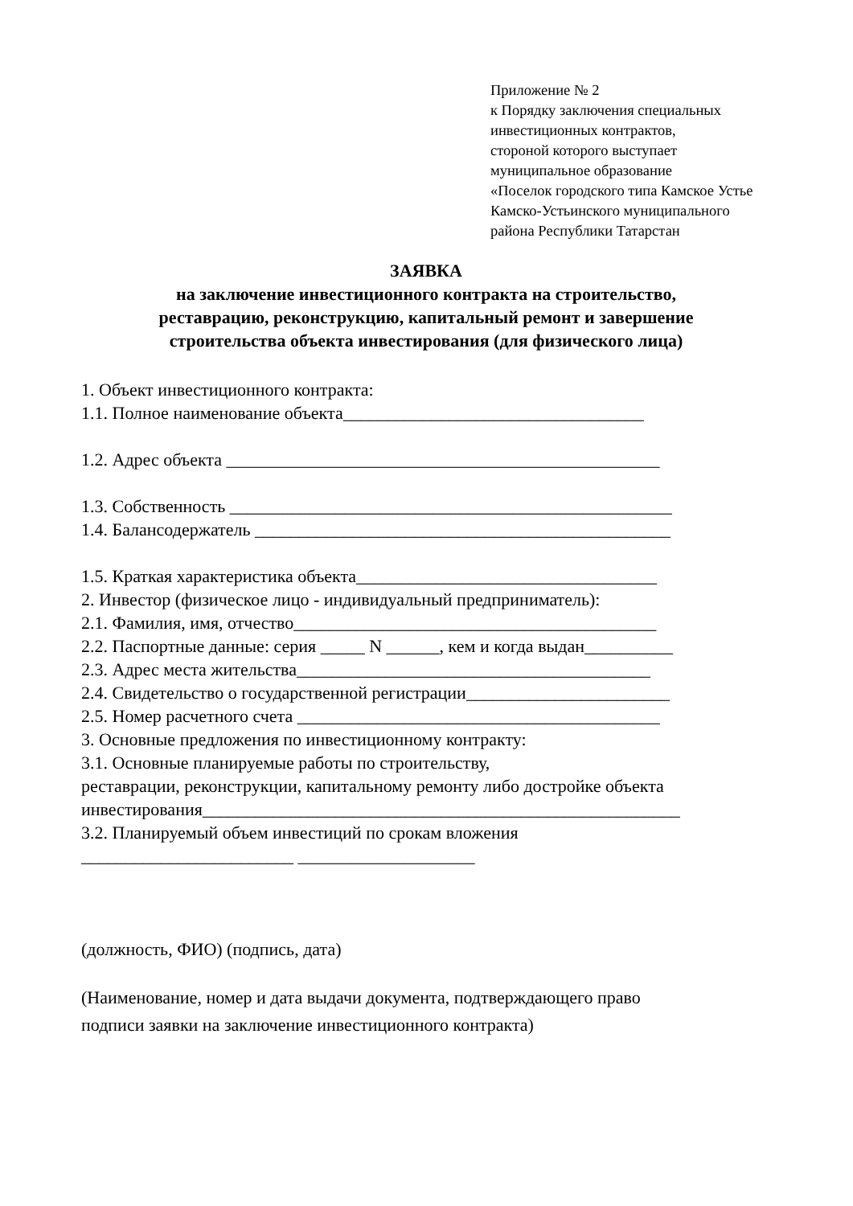Приложение № 2
к Порядку заключения специальных
инвестиционных контрактов,
стороной которого выступает
муниципальное образование
«Поселок городского типа Камское Устье
Камско-Устьинского муниципального
района Республики Татарстан
ЗАЯВКА
на заключение инвестиционного контракта на строительство,
реставрацию, реконструкцию, капитальный ремонт и завершение
строительства объекта инвестирования (для физического лица)
1. Объект инвестиционного контракта:
1.1. Полное наименование объекта__________________________________
1.2. Адрес объекта _________________________________________________
1.3. Собственность __________________________________________________
1.4. Балансодержатель _______________________________________________
1.5. Краткая характеристика объекта__________________________________
2. Инвестор (физическое лицо - индивидуальный предприниматель):
2.1. Фамилия, имя, отчество_________________________________________
2.2. Паспортные данные: серия _____ N ______, кем и когда выдан__________
2.3. Адрес места жительства________________________________________
2.4. Свидетельство о государственной регистрации_______________________
2.5. Номер расчетного счета _________________________________________
3. Основные предложения по инвестиционному контракту:
3.1. Основные планируемые работы по строительству,
реставрации, реконструкции, капитальному ремонту либо достройке объекта
инвестирования______________________________________________________
3.2. Планируемый объем инвестиций по срокам вложения
________________________ ____________________
(должность, ФИО) (подпись, дата)
(Наименование, номер и дата выдачи документа, подтверждающего право
подписи заявки на заключение инвестиционного контракта)